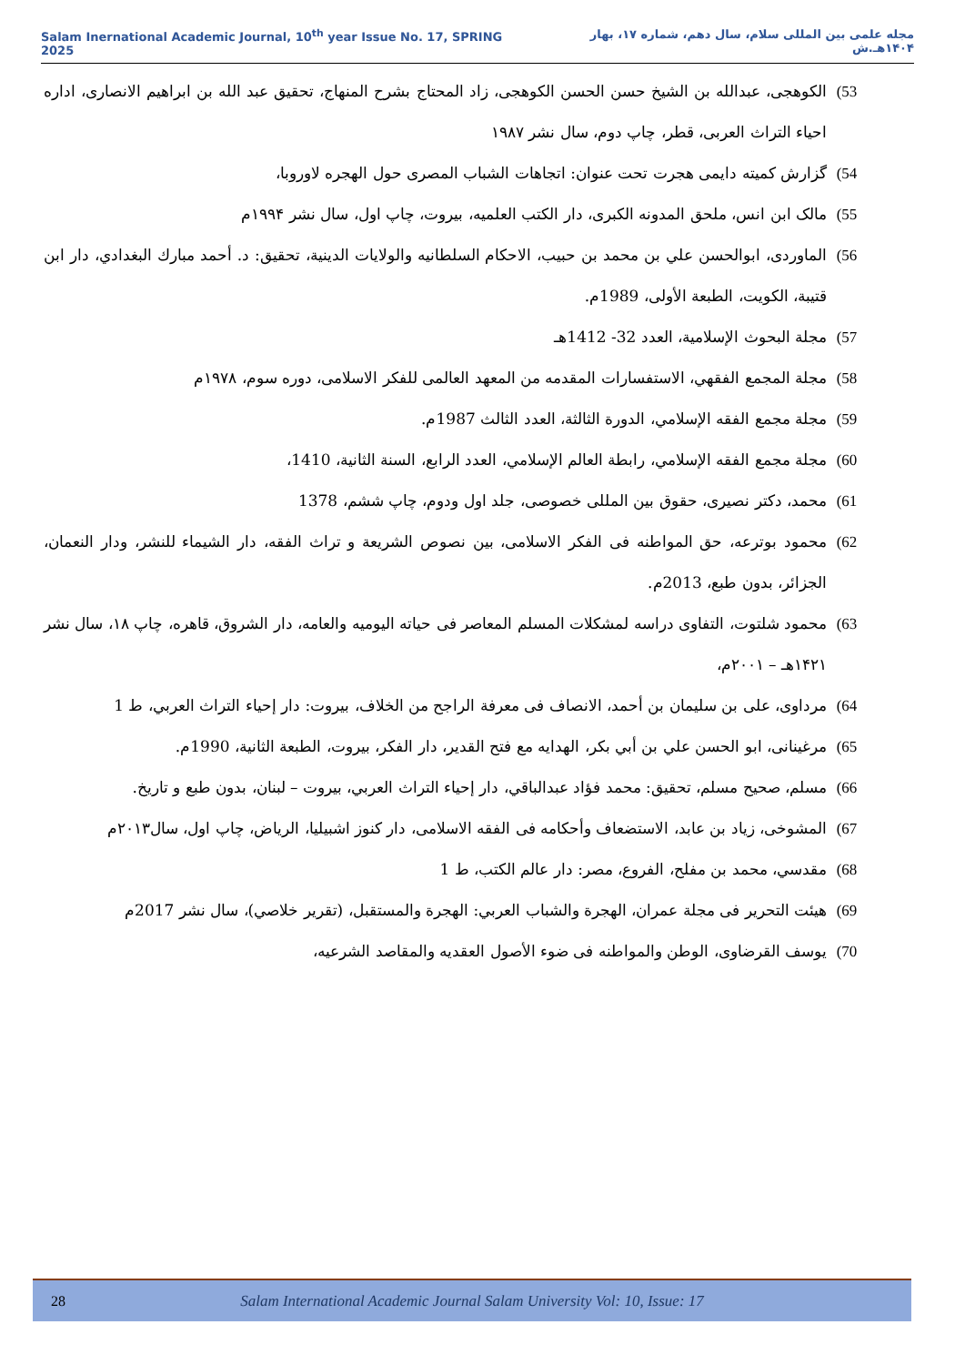Salam Inernational Academic Journal, 10<sup>th</sup> year Issue No. 17, SPRING 2025 مجله علمی بین المللی سلام، سال دهم، شماره ۱۷، بهار ۱۴۰۴هـ.ش
53) الکوهجی، عبدالله بن الشیخ حسن الحسن الکوهجی، زاد المحتاج بشرح المنهاج، تحقیق عبد الله بن ابراهیم الانصاری، اداره احیاء التراث العربی، قطر، چاپ دوم، سال نشر ۱۹۸۷
54) گزارش کمیته دایمی هجرت تحت عنوان: اتجاهات الشباب المصری حول الهجره لاوروبا،
55) مالک ابن انس، ملحق المدونه الکبری، دار الکتب العلمیه، بیروت، چاپ اول، سال نشر ۱۹۹۴م
56) الماوردی، ابوالحسن علي بن محمد بن حبیب، الاحکام السلطانیه والولايات الدينية، تحقیق: د. أحمد مبارك البغدادي، دار ابن قتيبة، الكويت، الطبعة الأولى، 1989م.
57) مجلة البحوث الإسلامية، العدد 32- 1412هـ
58) مجلة المجمع الفقهي، الاستفسارات المقدمه من المعهد العالمی للفکر الاسلامی، دوره سوم، ۱۹۷۸م
59) مجلة مجمع الفقه الإسلامي، الدورة الثالثة، العدد الثالث 1987م.
60) مجلة مجمع الفقه الإسلامي، رابطة العالم الإسلامي، العدد الرابع، السنة الثانية، 1410،
61) محمد، دکتر نصیری، حقوق بین المللی خصوصی، جلد اول ودوم، چاپ ششم، 1378
62) محمود بوترعه، حق المواطنه فی الفکر الاسلامی، بین نصوص الشريعة و تراث الفقه، دار الشيماء للنشر، ودار النعمان، الجزائر، بدون طبع، 2013م.
63) محمود شلتوت، التفاوی دراسه لمشکلات المسلم المعاصر فی حیاته الیومیه والعامه، دار الشروق، قاهره، چاپ ۱۸، سال نشر ۱۴۲۱هـ – ۲۰۰۱م،
64) مرداوی، علی بن سلیمان بن أحمد، الانصاف فی معرفة الراجح من الخلاف، بیروت: دار إحياء التراث العربي، ط 1
65) مرغینانی، ابو الحسن علي بن أبي بکر، الهدایه مع فتح القدیر، دار الفكر، بيروت، الطبعة الثانية، 1990م.
66) مسلم، صحيح مسلم، تحقيق: محمد فؤاد عبدالباقي، دار إحياء التراث العربي، بيروت – لبنان، بدون طبع و تاريخ.
67) المشوخی، زیاد بن عابد، الاستضعاف وأحکامه فی الفقه الاسلامی، دار کنوز اشبیلیا، الریاض، چاپ اول، سال۲۰۱۳م
68) مقدسي، محمد بن مفلح، الفروع، مصر: دار عالم الکتب، ط 1
69) هیئت التحریر فی مجلة عمران، الهجرة والشباب العربي: الهجرة والمستقبل، (تقریر خلاصي)، سال نشر 2017م
70) یوسف القرضاوی، الوطن والمواطنه فی ضوء الأصول العقدیه والمقاصد الشرعیه،
28 Salam International Academic Journal Salam University Vol: 10, Issue: 17